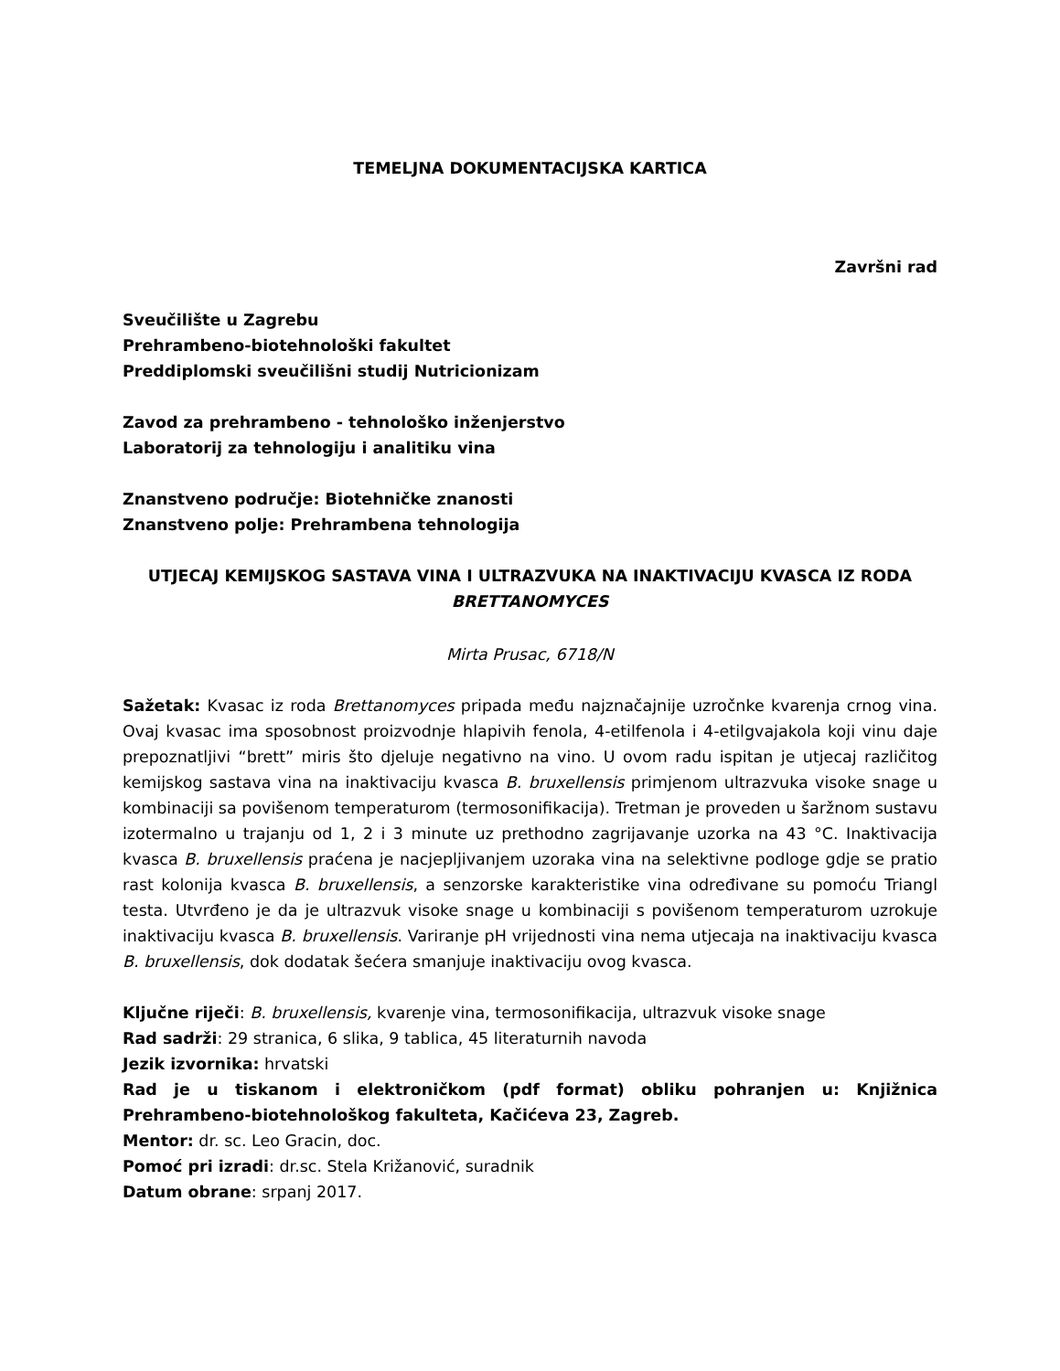TEMELJNA DOKUMENTACIJSKA KARTICA
Završni rad
Sveučilište u Zagrebu
Prehrambeno-biotehnološki fakultet
Preddiplomski sveučilišni studij Nutricionizam
Zavod za prehrambeno - tehnološko inženjerstvo
Laboratorij za tehnologiju i analitiku vina
Znanstveno područje: Biotehničke znanosti
Znanstveno polje: Prehrambena tehnologija
UTJECAJ KEMIJSKOG SASTAVA VINA I ULTRAZVUKA NA INAKTIVACIJU KVASCA IZ RODA BRETTANOMYCES
Mirta Prusac, 6718/N
Sažetak: Kvasac iz roda Brettanomyces pripada među najznačajnije uzročnke kvarenja crnog vina. Ovaj kvasac ima sposobnost proizvodnje hlapivih fenola, 4-etilfenola i 4-etilgvajakola koji vinu daje prepoznatljivi “brett” miris što djeluje negativno na vino. U ovom radu ispitan je utjecaj različitog kemijskog sastava vina na inaktivaciju kvasca B. bruxellensis primjenom ultrazvuka visoke snage u kombinaciji sa povišenom temperaturom (termosonifikacija). Tretman je proveden u šaržnom sustavu izotermalno u trajanju od 1, 2 i 3 minute uz prethodno zagrijavanje uzorka na 43 °C. Inaktivacija kvasca B. bruxellensis praćena je nacjepljivanjem uzoraka vina na selektivne podloge gdje se pratio rast kolonija kvasca B. bruxellensis, a senzorske karakteristike vina određivane su pomoću Triangl testa. Utvrđeno je da je ultrazvuk visoke snage u kombinaciji s povišenom temperaturom uzrokuje inaktivaciju kvasca B. bruxellensis. Variranje pH vrijednosti vina nema utjecaja na inaktivaciju kvasca B. bruxellensis, dok dodatak šećera smanjuje inaktivaciju ovog kvasca.
Ključne riječi: B. bruxellensis, kvarenje vina, termosonifikacija, ultrazvuk visoke snage
Rad sadrži: 29 stranica, 6 slika, 9 tablica, 45 literaturnih navoda
Jezik izvornika: hrvatski
Rad je u tiskanom i elektroničkom (pdf format) obliku pohranjen u: Knjižnica Prehrambeno-biotehnološkog fakulteta, Kačićeva 23, Zagreb.
Mentor: dr. sc. Leo Gracin, doc.
Pomoć pri izradi: dr.sc. Stela Križanović, suradnik
Datum obrane: srpanj 2017.